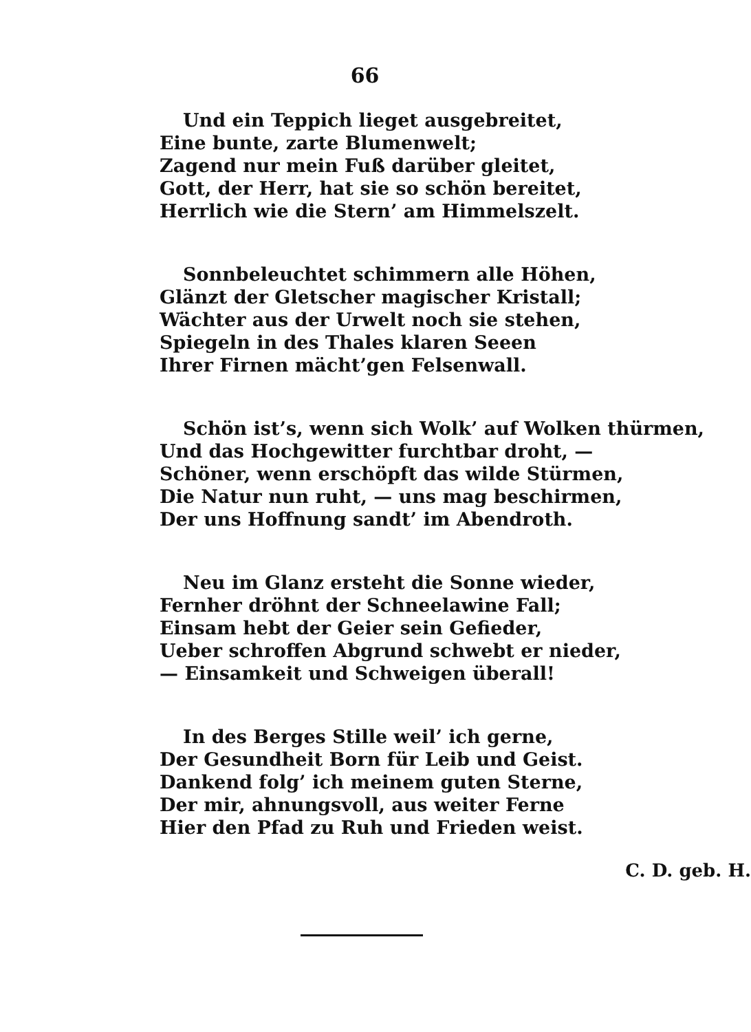66
Und ein Teppich lieget ausgebreitet,
Eine bunte, zarte Blumenwelt;
Zagend nur mein Fuß darüber gleitet,
Gott, der Herr, hat sie so schön bereitet,
Herrlich wie die Stern’ am Himmelszelt.
Sonnbeleuchtet schimmern alle Höhen,
Glänzt der Gletscher magischer Kristall;
Wächter aus der Urwelt noch sie stehen,
Spiegeln in des Thales klaren Seeen
Ihrer Firnen mächt’gen Felsenwall.
Schön ist’s, wenn sich Wolk’ auf Wolken thürmen,
Und das Hochgewitter furchtbar droht, —
Schöner, wenn erschöpft das wilde Stürmen,
Die Natur nun ruht, — uns mag beschirmen,
Der uns Hoffnung sandt’ im Abendroth.
Neu im Glanz ersteht die Sonne wieder,
Fernher dröhnt der Schneelawine Fall;
Einsam hebt der Geier sein Gefieder,
Ueber schroffen Abgrund schwebt er nieder,
— Einsamkeit und Schweigen überall!
In des Berges Stille weil’ ich gerne,
Der Gesundheit Born für Leib und Geist.
Dankend folg’ ich meinem guten Sterne,
Der mir, ahnungsvoll, aus weiter Ferne
Hier den Pfad zu Ruh und Frieden weist.
C. D. geb. H.